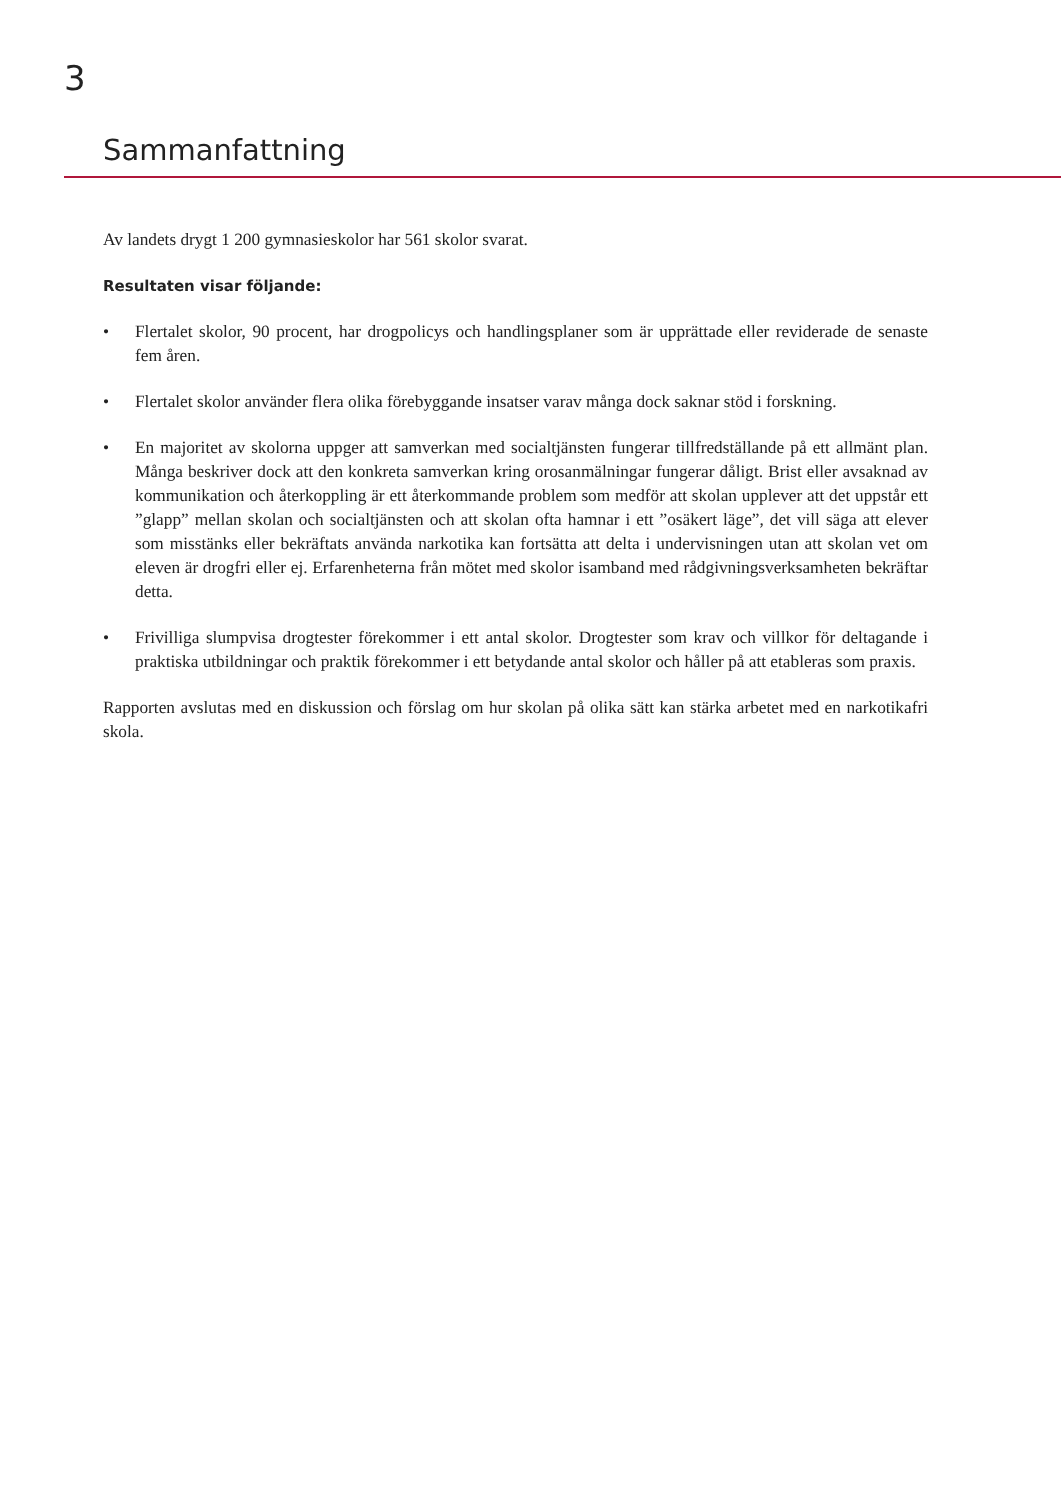3
Sammanfattning
Av landets drygt 1 200 gymnasieskolor har 561 skolor svarat.
Resultaten visar följande:
• Flertalet skolor, 90 procent, har drogpolicys och handlingsplaner som är upprättade eller reviderade de senaste fem åren.
• Flertalet skolor använder flera olika förebyggande insatser varav många dock saknar stöd i forskning.
• En majoritet av skolorna uppger att samverkan med socialtjänsten fungerar tillfredställande på ett allmänt plan. Många beskriver dock att den konkreta samverkan kring orosanmälningar fungerar dåligt. Brist eller avsaknad av kommunikation och återkoppling är ett återkommande problem som medför att skolan upplever att det uppstår ett ”glapp” mellan skolan och socialtjänsten och att skolan ofta hamnar i ett ”osäkert läge”, det vill säga att elever som misstänks eller bekräftats använda narkotika kan fortsätta att delta i undervisningen utan att skolan vet om eleven är drogfri eller ej. Erfarenheterna från mötet med skolor isamband med rådgivningsverksamheten bekräftar detta.
• Frivilliga slumpvisa drogtester förekommer i ett antal skolor. Drogtester som krav och villkor för deltagande i praktiska utbildningar och praktik förekommer i ett betydande antal skolor och håller på att etableras som praxis.
Rapporten avslutas med en diskussion och förslag om hur skolan på olika sätt kan stärka arbetet med en narkotikafri skola.